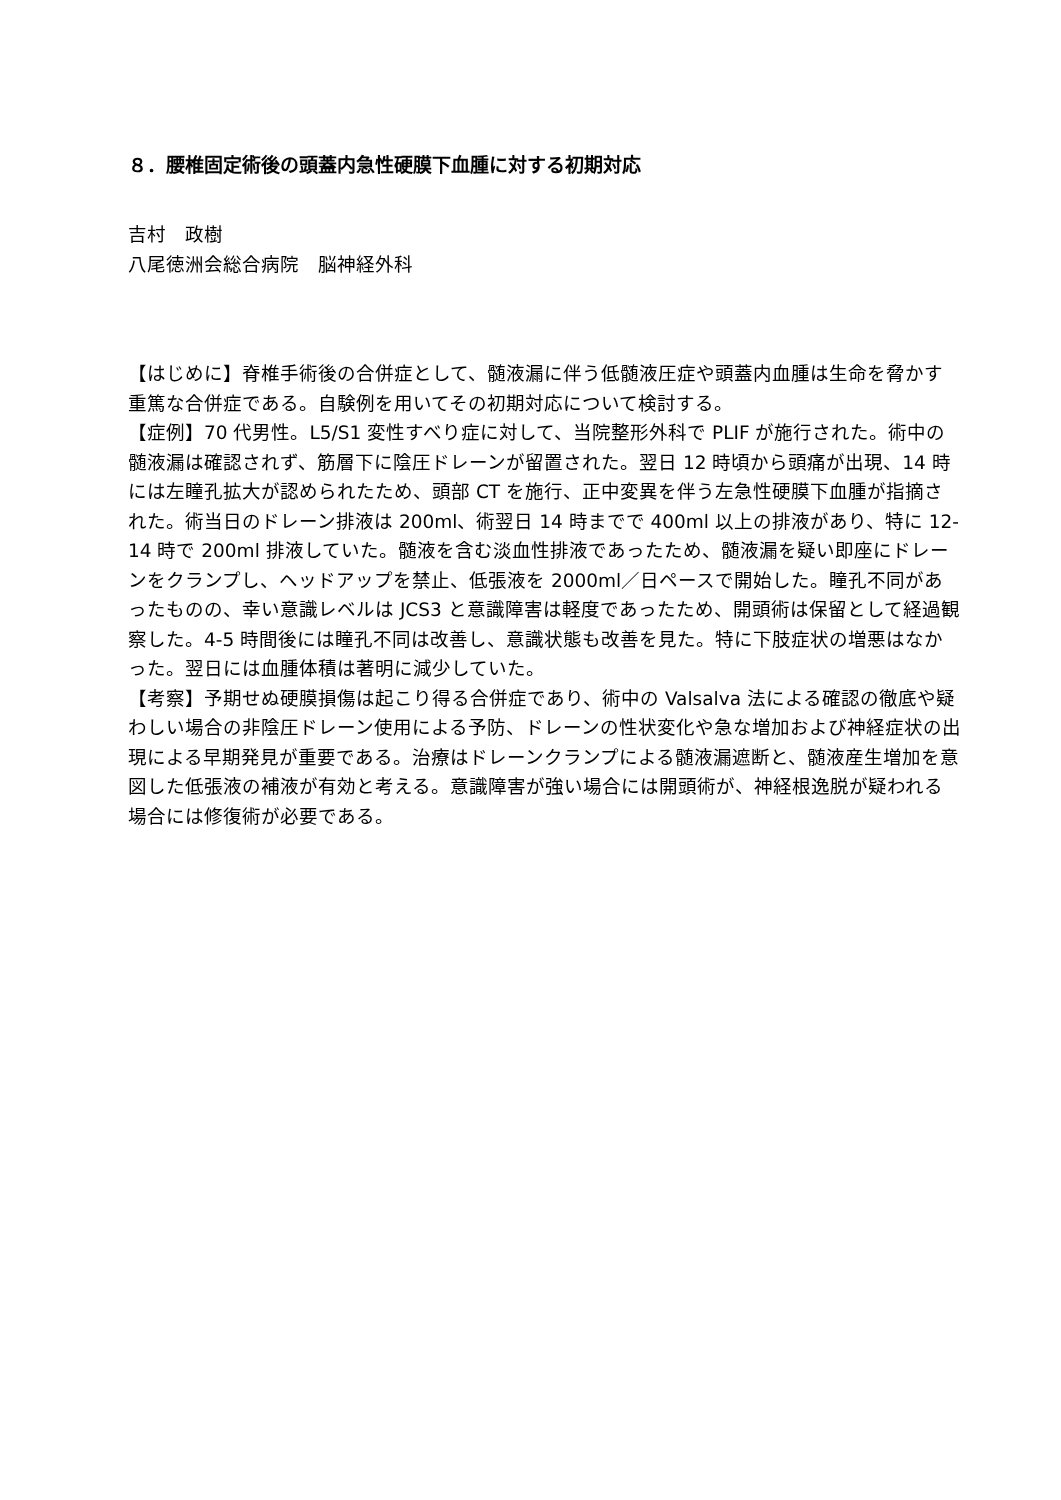８．腰椎固定術後の頭蓋内急性硬膜下血腫に対する初期対応
吉村　政樹
八尾徳洲会総合病院　脳神経外科
【はじめに】脊椎手術後の合併症として、髄液漏に伴う低髄液圧症や頭蓋内血腫は生命を脅かす重篤な合併症である。自験例を用いてその初期対応について検討する。
【症例】70 代男性。L5/S1 変性すべり症に対して、当院整形外科で PLIF が施行された。術中の髄液漏は確認されず、筋層下に陰圧ドレーンが留置された。翌日 12 時頃から頭痛が出現、14 時には左瞳孔拡大が認められたため、頭部 CT を施行、正中変異を伴う左急性硬膜下血腫が指摘された。術当日のドレーン排液は 200ml、術翌日 14 時までで 400ml 以上の排液があり、特に 12-14 時で 200ml 排液していた。髄液を含む淡血性排液であったため、髄液漏を疑い即座にドレーンをクランプし、ヘッドアップを禁止、低張液を 2000ml／日ペースで開始した。瞳孔不同があったものの、幸い意識レベルは JCS3 と意識障害は軽度であったため、開頭術は保留として経過観察した。4-5 時間後には瞳孔不同は改善し、意識状態も改善を見た。特に下肢症状の増悪はなかった。翌日には血腫体積は著明に減少していた。
【考察】予期せぬ硬膜損傷は起こり得る合併症であり、術中の Valsalva 法による確認の徹底や疑わしい場合の非陰圧ドレーン使用による予防、ドレーンの性状変化や急な増加および神経症状の出現による早期発見が重要である。治療はドレーンクランプによる髄液漏遮断と、髄液産生増加を意図した低張液の補液が有効と考える。意識障害が強い場合には開頭術が、神経根逸脱が疑われる場合には修復術が必要である。